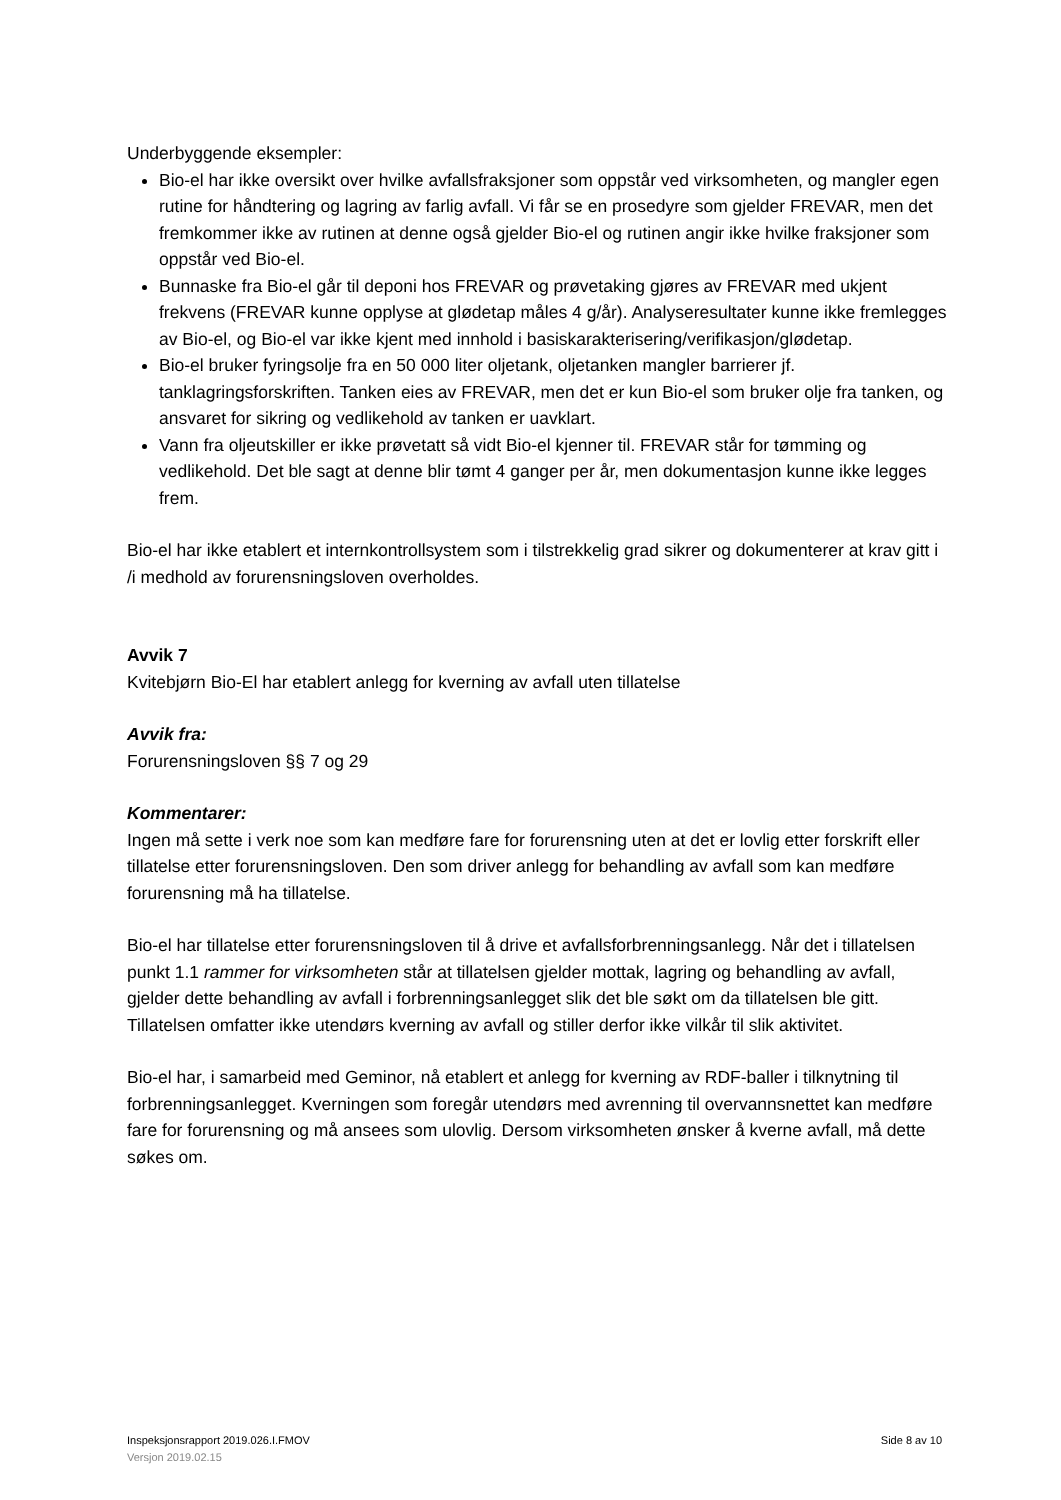Underbyggende eksempler:
Bio-el har ikke oversikt over hvilke avfallsfraksjoner som oppstår ved virksomheten, og mangler egen rutine for håndtering og lagring av farlig avfall. Vi får se en prosedyre som gjelder FREVAR, men det fremkommer ikke av rutinen at denne også gjelder Bio-el og rutinen angir ikke hvilke fraksjoner som oppstår ved Bio-el.
Bunnaske fra Bio-el går til deponi hos FREVAR og prøvetaking gjøres av FREVAR med ukjent frekvens (FREVAR kunne opplyse at glødetap måles 4 g/år). Analyseresultater kunne ikke fremlegges av Bio-el, og Bio-el var ikke kjent med innhold i basiskarakterisering/verifikasjon/glødetap.
Bio-el bruker fyringsolje fra en 50 000 liter oljetank, oljetanken mangler barrierer jf. tanklagringsforskriften. Tanken eies av FREVAR, men det er kun Bio-el som bruker olje fra tanken, og ansvaret for sikring og vedlikehold av tanken er uavklart.
Vann fra oljeutskiller er ikke prøvetatt så vidt Bio-el kjenner til. FREVAR står for tømming og vedlikehold. Det ble sagt at denne blir tømt 4 ganger per år, men dokumentasjon kunne ikke legges frem.
Bio-el har ikke etablert et internkontrollsystem som i tilstrekkelig grad sikrer og dokumenterer at krav gitt i /i medhold av forurensningsloven overholdes.
Avvik 7
Kvitebjørn Bio-El har etablert anlegg for kverning av avfall uten tillatelse
Avvik fra:
Forurensningsloven §§ 7 og 29
Kommentarer:
Ingen må sette i verk noe som kan medføre fare for forurensning uten at det er lovlig etter forskrift eller tillatelse etter forurensningsloven. Den som driver anlegg for behandling av avfall som kan medføre forurensning må ha tillatelse.
Bio-el har tillatelse etter forurensningsloven til å drive et avfallsforbrenningsanlegg. Når det i tillatelsen punkt 1.1 rammer for virksomheten står at tillatelsen gjelder mottak, lagring og behandling av avfall, gjelder dette behandling av avfall i forbrenningsanlegget slik det ble søkt om da tillatelsen ble gitt. Tillatelsen omfatter ikke utendørs kverning av avfall og stiller derfor ikke vilkår til slik aktivitet.
Bio-el har, i samarbeid med Geminor, nå etablert et anlegg for kverning av RDF-baller i tilknytning til forbrenningsanlegget. Kverningen som foregår utendørs med avrenning til overvannsnettet kan medføre fare for forurensning og må ansees som ulovlig. Dersom virksomheten ønsker å kverne avfall, må dette søkes om.
Inspeksjonsrapport 2019.026.I.FMOV Side 8 av 10
Versjon 2019.02.15